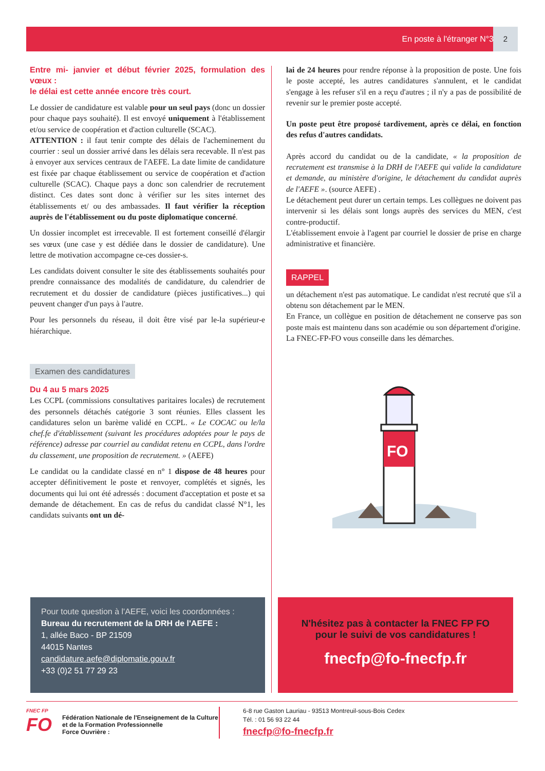En poste à l'étranger N°3 2
Entre mi- janvier et début février 2025, formulation des vœux :
le délai est cette année encore très court.
Le dossier de candidature est valable pour un seul pays (donc un dossier pour chaque pays souhaité). Il est envoyé uniquement à l'établissement et/ou service de coopération et d'action culturelle (SCAC).
ATTENTION : il faut tenir compte des délais de l'acheminement du courrier : seul un dossier arrivé dans les délais sera recevable. Il n'est pas à envoyer aux services centraux de l'AEFE. La date limite de candidature est fixée par chaque établissement ou service de coopération et d'action culturelle (SCAC). Chaque pays a donc son calendrier de recrutement distinct. Ces dates sont donc à vérifier sur les sites internet des établissements et/ ou des ambassades. Il faut vérifier la réception auprès de l'établissement ou du poste diplomatique concerné.
Un dossier incomplet est irrecevable. Il est fortement conseillé d'élargir ses vœux (une case y est dédiée dans le dossier de candidature). Une lettre de motivation accompagne ce-ces dossier-s.
Les candidats doivent consulter le site des établissements souhaités pour prendre connaissance des modalités de candidature, du calendrier de recrutement et du dossier de candidature (pièces justificatives...) qui peuvent changer d'un pays à l'autre.
Pour les personnels du réseau, il doit être visé par le-la supérieur-e hiérarchique.
Examen des candidatures
Du 4 au 5 mars 2025
Les CCPL (commissions consultatives paritaires locales) de recrutement des personnels détachés catégorie 3 sont réunies. Elles classent les candidatures selon un barème validé en CCPL. « Le COCAC ou le/la chef.fe d'établissement (suivant les procédures adoptées pour le pays de référence) adresse par courriel au candidat retenu en CCPL, dans l'ordre du classement, une proposition de recrutement. » (AEFE)
Le candidat ou la candidate classé en n° 1 dispose de 48 heures pour accepter définitivement le poste et renvoyer, complétés et signés, les documents qui lui ont été adressés : document d'acceptation et poste et sa demande de détachement. En cas de refus du candidat classé N°1, les candidats suivants ont un dé-
lai de 24 heures pour rendre réponse à la proposition de poste. Une fois le poste accepté, les autres candidatures s'annulent, et le candidat s'engage à les refuser s'il en a reçu d'autres ; il n'y a pas de possibilité de revenir sur le premier poste accepté.
Un poste peut être proposé tardivement, après ce délai, en fonction des refus d'autres candidats.
Après accord du candidat ou de la candidate, « la proposition de recrutement est transmise à la DRH de l'AEFE qui valide la candidature et demande, au ministère d'origine, le détachement du candidat auprès de l'AEFE ». (source AEFE) .
Le détachement peut durer un certain temps. Les collègues ne doivent pas intervenir si les délais sont longs auprès des services du MEN, c'est contre-productif.
L'établissement envoie à l'agent par courriel le dossier de prise en charge administrative et financière.
RAPPEL
un détachement n'est pas automatique. Le candidat n'est recruté que s'il a obtenu son détachement par le MEN.
En France, un collègue en position de détachement ne conserve pas son poste mais est maintenu dans son académie ou son département d'origine.
La FNEC-FP-FO vous conseille dans les démarches.
FO
Pour toute question à l'AEFE, voici les coordonnées :
Bureau du recrutement de la DRH de l'AEFE :
1, allée Baco - BP 21509
44015 Nantes
candidature.aefe@diplomatie.gouv.fr
+33 (0)2 51 77 29 23
N'hésitez pas à contacter la FNEC FP FO
pour le suivi de vos candidatures !
fnecfp@fo-fnecfp.fr
FNEC FP
FO
Fédération Nationale de l'Enseignement de la Culture
et de la Formation Professionnelle
Force Ouvrière :
6-8 rue Gaston Lauriau - 93513 Montreuil-sous-Bois Cedex
Tél. : 01 56 93 22 44
fnecfp@fo-fnecfp.fr